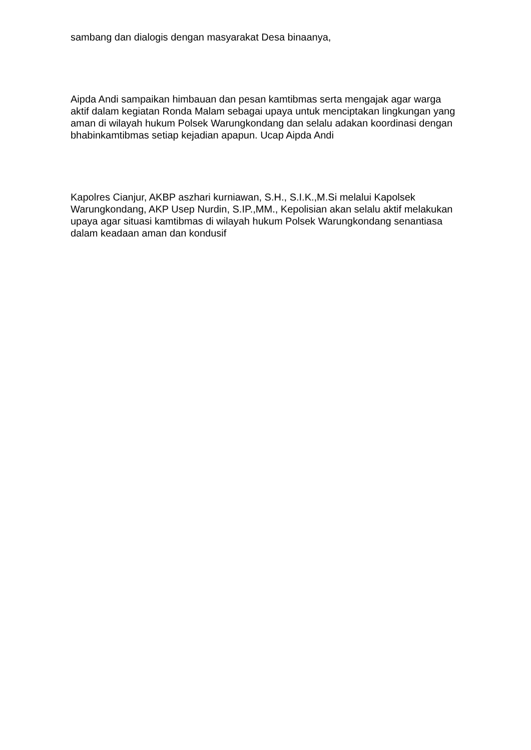sambang dan dialogis dengan masyarakat Desa binaanya,
Aipda Andi sampaikan himbauan dan pesan kamtibmas serta mengajak agar warga aktif dalam kegiatan Ronda Malam sebagai upaya untuk menciptakan lingkungan yang aman di wilayah hukum Polsek Warungkondang dan selalu adakan koordinasi dengan bhabinkamtibmas setiap kejadian apapun. Ucap Aipda Andi
Kapolres Cianjur, AKBP aszhari kurniawan, S.H., S.I.K.,M.Si melalui Kapolsek Warungkondang, AKP Usep Nurdin, S.IP.,MM., Kepolisian akan selalu aktif melakukan upaya agar situasi kamtibmas di wilayah hukum Polsek Warungkondang senantiasa dalam keadaan aman dan kondusif